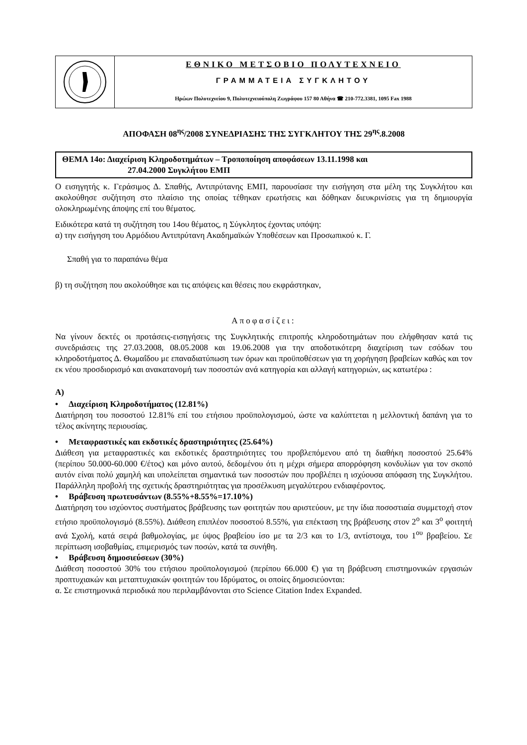ΕΘΝΙΚΟ ΜΕΤΣΟΒΙΟ ΠΟΛΥΤΕΧΝΕΙΟ
ΓΡΑΜΜΑΤΕΙΑ ΣΥΓΚΛΗΤΟΥ
Ηρώων Πολυτεχνείου 9, Πολυτεχνειούπολη Ζωγράφου 157 80 Αθήνα ☎ 210-772.3381, 1095 Fax 1988
ΑΠΟΦΑΣΗ 08<sup>ης</sup>/2008 ΣΥΝΕΔΡΙΑΣΗΣ ΤΗΣ ΣΥΓΚΛΗΤΟΥ ΤΗΣ 29<sup>ης</sup>.8.2008
ΘΕΜΑ 14ο: Διαχείριση Κληροδοτημάτων – Τροποποίηση αποφάσεων 13.11.1998 και
27.04.2000 Συγκλήτου ΕΜΠ
Ο εισηγητής κ. Γεράσιμος Δ. Σπαθής, Αντιπρύτανης ΕΜΠ, παρουσίασε την εισήγηση στα μέλη της Συγκλήτου και ακολούθησε συζήτηση στο πλαίσιο της οποίας τέθηκαν ερωτήσεις και δόθηκαν διευκρινίσεις για τη δημιουργία ολοκληρωμένης άποψης επί του θέματος.
Ειδικότερα κατά τη συζήτηση του 14ου θέματος, η Σύγκλητος έχοντας υπόψη:
α) την εισήγηση του Αρμόδιου Αντιπρύτανη Ακαδημαϊκών Υποθέσεων και Προσωπικού κ. Γ.
Σπαθή για το παραπάνω θέμα
β) τη συζήτηση που ακολούθησε και τις απόψεις και θέσεις που εκφράστηκαν,
Αποφασίζει:
Να γίνουν δεκτές οι προτάσεις-εισηγήσεις της Συγκλητικής επιτροπής κληροδοτημάτων που ελήφθησαν κατά τις συνεδριάσεις της 27.03.2008, 08.05.2008 και 19.06.2008 για την αποδοτικότερη διαχείριση των εσόδων του κληροδοτήματος Δ. Θωμαΐδου με επαναδιατύπωση των όρων και προϋποθέσεων για τη χορήγηση βραβείων καθώς και τον εκ νέου προσδιορισμό και ανακατανομή των ποσοστών ανά κατηγορία και αλλαγή κατηγοριών, ως κατωτέρω :
Α)
• Διαχείριση Κληροδοτήματος (12.81%)
Διατήρηση του ποσοστού 12.81% επί του ετήσιου προϋπολογισμού, ώστε να καλύπτεται η μελλοντική δαπάνη για το τέλος ακίνητης περιουσίας.
• Μεταφραστικές και εκδοτικές δραστηριότητες (25.64%)
Διάθεση για μεταφραστικές και εκδοτικές δραστηριότητες του προβλεπόμενου από τη διαθήκη ποσοστού 25.64% (περίπου 50.000-60.000 €/έτος) και μόνο αυτού, δεδομένου ότι η μέχρι σήμερα απορρόφηση κονδυλίων για τον σκοπό αυτόν είναι πολύ χαμηλή και υπολείπεται σημαντικά των ποσοστών που προβλέπει η ισχύουσα απόφαση της Συγκλήτου. Παράλληλη προβολή της σχετικής δραστηριότητας για προσέλκυση μεγαλύτερου ενδιαφέροντος.
• Βράβευση πρωτευσάντων (8.55%+8.55%=17.10%)
Διατήρηση του ισχύοντος συστήματος βράβευσης των φοιτητών που αριστεύουν, με την ίδια ποσοστιαία συμμετοχή στον ετήσιο προϋπολογισμό (8.55%). Διάθεση επιπλέον ποσοστού 8.55%, για επέκταση της βράβευσης στον 2<sup>ο</sup> και 3<sup>ο</sup> φοιτητή ανά Σχολή, κατά σειρά βαθμολογίας, με ύψος βραβείου ίσο με τα 2/3 και το 1/3, αντίστοιχα, του 1<sup>ου</sup> βραβείου. Σε περίπτωση ισοβαθμίας, επιμερισμός των ποσών, κατά τα συνήθη.
• Βράβευση δημοσιεύσεων (30%)
Διάθεση ποσοστού 30% του ετήσιου προϋπολογισμού (περίπου 66.000 €) για τη βράβευση επιστημονικών εργασιών προπτυχιακών και μεταπτυχιακών φοιτητών του Ιδρύματος, οι οποίες δημοσιεύονται:
α. Σε επιστημονικά περιοδικά που περιλαμβάνονται στο Science Citation Index Expanded.